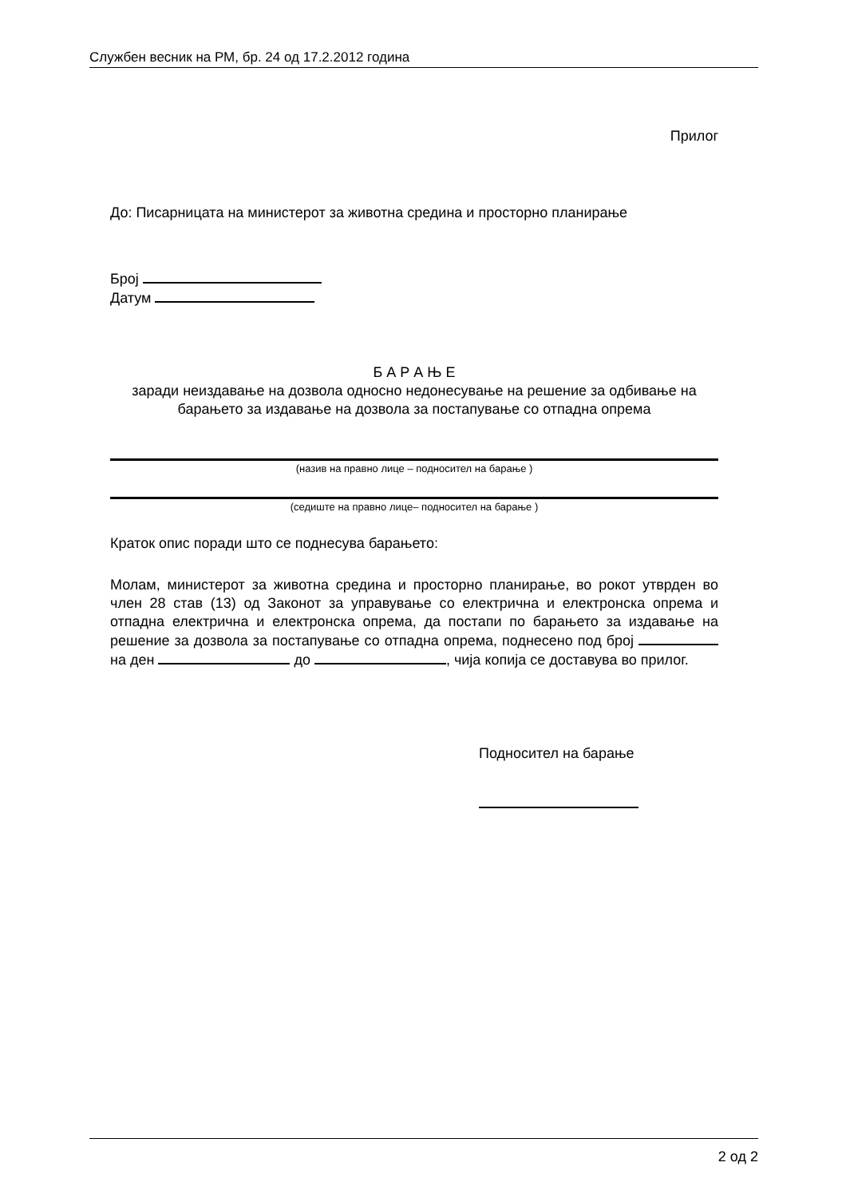Службен весник на РМ, бр. 24 од 17.2.2012 година
Прилог
До: Писарницата на министерот за животна средина и просторно планирање
Број
Датум
Б А Р А Њ Е
заради неиздавање на дозвола односно недонесување на решение за одбивање на барањето за издавање на дозвола за постапување со отпадна опрема
(назив на правно лице – подносител на барање )
(седиште на правно лице– подносител на барање )
Краток опис поради што се поднесува барањето:
Молам, министерот за животна средина и просторно планирање, во рокот утврден во член 28 став (13) од Законот за управување со електрична и електронска опрема и отпадна електрична и електронска опрема, да постапи по барањето за издавање на решение за дозвола за постапување со отпадна опрема, поднесено под број на ден до , чија копија се доставува во прилог.
Подносител на барање
2 од 2